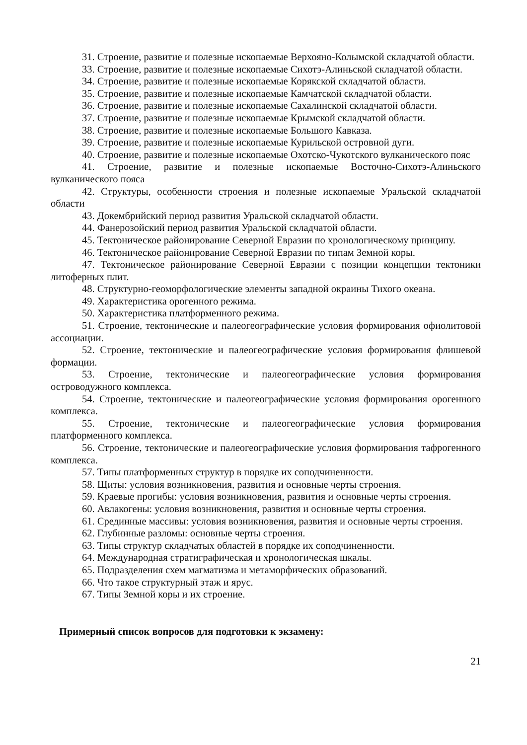31. Строение, развитие и полезные ископаемые Верхояно-Колымской складчатой области.
33. Строение, развитие и полезные ископаемые Сихотэ-Алиньской складчатой области.
34. Строение, развитие и полезные ископаемые Корякской складчатой области.
35. Строение, развитие и полезные ископаемые Камчатской складчатой области.
36. Строение, развитие и полезные ископаемые Сахалинской складчатой области.
37. Строение, развитие и полезные ископаемые Крымской складчатой области.
38. Строение, развитие и полезные ископаемые Большого Кавказа.
39. Строение, развитие и полезные ископаемые Курильской островной дуги.
40. Строение, развитие и полезные ископаемые Охотско-Чукотского вулканического пояс
41. Строение, развитие и полезные ископаемые Восточно-Сихотэ-Алиньского вулканического пояса
42. Структуры, особенности строения и полезные ископаемые Уральской складчатой области
43. Докембрийский период развития Уральской складчатой области.
44. Фанерозойский период развития Уральской складчатой области.
45. Тектоническое районирование Северной Евразии по хронологическому принципу.
46. Тектоническое районирование Северной Евразии по типам Земной коры.
47. Тектоническое районирование Северной Евразии с позиции концепции тектоники литоферных плит.
48. Структурно-геоморфологические элементы западной окраины Тихого океана.
49. Характеристика орогенного режима.
50. Характеристика платформенного режима.
51. Строение, тектонические и палеогеографические условия формирования офиолитовой ассоциации.
52. Строение, тектонические и палеогеографические условия формирования флишевой формации.
53. Строение, тектонические и палеогеографические условия формирования островодужного комплекса.
54. Строение, тектонические и палеогеографические условия формирования орогенного комплекса.
55. Строение, тектонические и палеогеографические условия формирования платформенного комплекса.
56. Строение, тектонические и палеогеографические условия формирования тафрогенного комплекса.
57. Типы платформенных структур в порядке их соподчиненности.
58. Щиты: условия возникновения, развития и основные черты строения.
59. Краевые прогибы: условия возникновения, развития и основные черты строения.
60. Авлакогены: условия возникновения, развития и основные черты строения.
61. Срединные массивы: условия возникновения, развития и основные черты строения.
62. Глубинные разломы: основные черты строения.
63. Типы структур складчатых областей в порядке их соподчиненности.
64. Международная стратиграфическая и хронологическая шкалы.
65. Подразделения схем магматизма и метаморфических образований.
66. Что такое структурный этаж и ярус.
67. Типы Земной коры и их строение.
Примерный список вопросов для подготовки к экзамену:
21